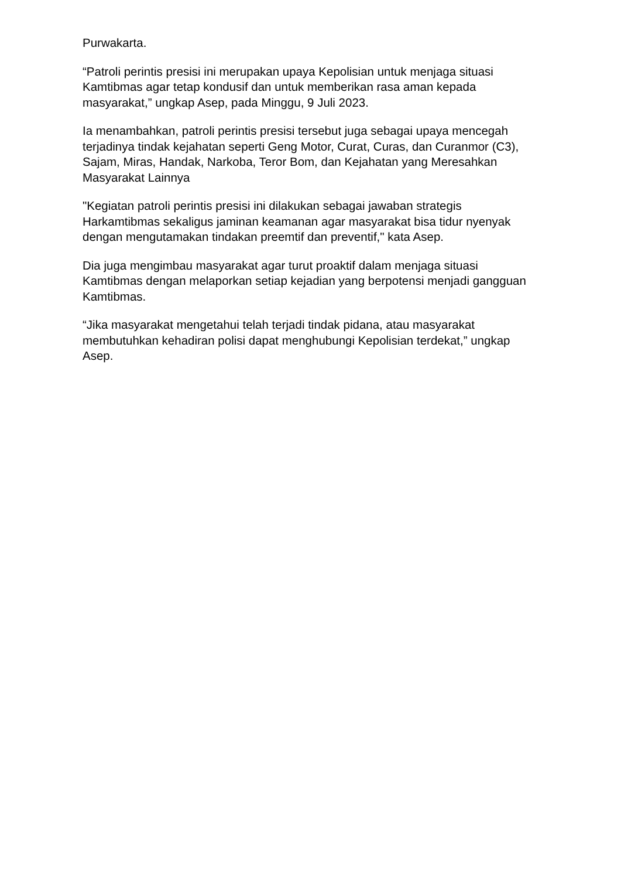Purwakarta.
“Patroli perintis presisi ini merupakan upaya Kepolisian untuk menjaga situasi Kamtibmas agar tetap kondusif dan untuk memberikan rasa aman kepada masyarakat,” ungkap Asep, pada Minggu, 9 Juli 2023.
Ia menambahkan, patroli perintis presisi tersebut juga sebagai upaya mencegah terjadinya tindak kejahatan seperti Geng Motor, Curat, Curas, dan Curanmor (C3), Sajam, Miras, Handak, Narkoba, Teror Bom, dan Kejahatan yang Meresahkan Masyarakat Lainnya
"Kegiatan patroli perintis presisi ini dilakukan sebagai jawaban strategis Harkamtibmas sekaligus jaminan keamanan agar masyarakat bisa tidur nyenyak dengan mengutamakan tindakan preemtif dan preventif," kata Asep.
Dia juga mengimbau masyarakat agar turut proaktif dalam menjaga situasi Kamtibmas dengan melaporkan setiap kejadian yang berpotensi menjadi gangguan Kamtibmas.
“Jika masyarakat mengetahui telah terjadi tindak pidana, atau masyarakat membutuhkan kehadiran polisi dapat menghubungi Kepolisian terdekat,” ungkap Asep.